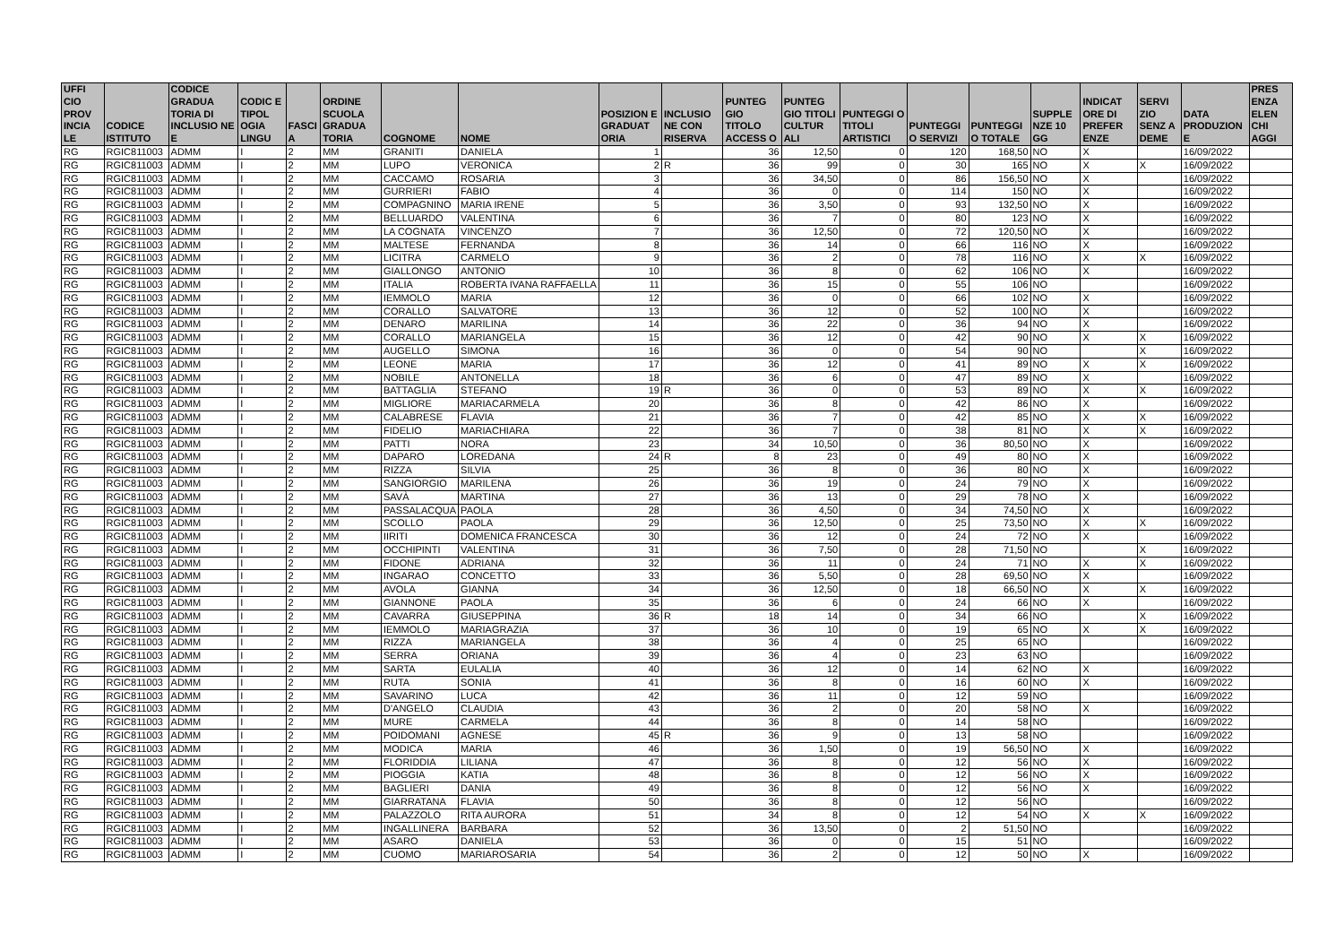| UFFI CIO PROV INCIA LE | CODICE ISTITUTO | CODICE GRADUA TORIA DI INCLUSIO NE E | CODIC E TIPOL OGIA LINGU | FASCI A | ORDINE SCUOLA GRADUA TORIA | COGNOME | NOME | POSIZION E GRADUAT ORIA | INCLUSIO NE CON RISERVA | PUNTEG GIO TITOLO ACCESS O | PUNTEG GIO TITOLI CULTUR ALI | PUNTEGGI O TITOLI ARTISTICI | PUNTEGGI O SERVIZI | PUNTEGGI O TOTALE | SUPPLE NZE 10 GG | INDICAT ORE DI PREFER ENZE | SERVI ZIO SENZ A DEME | DATA PRODUZION E | PRES ENZA ELEN CHI AGGI |
| --- | --- | --- | --- | --- | --- | --- | --- | --- | --- | --- | --- | --- | --- | --- | --- | --- | --- | --- | --- |
| RG | RGIC811003 | ADMM | I | 2 | MM | GRANITI | DANIELA | 1 | | 36 | 12,50 | 0 | 120 | 168,50 | NO | X | | 16/09/2022 | |
| RG | RGIC811003 | ADMM | I | 2 | MM | LUPO | VERONICA | 2 | R | 36 | 99 | 0 | 30 | 165 | NO | X | X | 16/09/2022 | |
| RG | RGIC811003 | ADMM | I | 2 | MM | CACCAMO | ROSARIA | 3 | | 36 | 34,50 | 0 | 86 | 156,50 | NO | X | | 16/09/2022 | |
| RG | RGIC811003 | ADMM | I | 2 | MM | GURRIERI | FABIO | 4 | | 36 | 0 | 0 | 114 | 150 | NO | X | | 16/09/2022 | |
| RG | RGIC811003 | ADMM | I | 2 | MM | COMPAGNINO | MARIA IRENE | 5 | | 36 | 3,50 | 0 | 93 | 132,50 | NO | X | | 16/09/2022 | |
| RG | RGIC811003 | ADMM | I | 2 | MM | BELLUARDO | VALENTINA | 6 | | 36 | 7 | 0 | 80 | 123 | NO | X | | 16/09/2022 | |
| RG | RGIC811003 | ADMM | I | 2 | MM | LA COGNATA | VINCENZO | 7 | | 36 | 12,50 | 0 | 72 | 120,50 | NO | X | | 16/09/2022 | |
| RG | RGIC811003 | ADMM | I | 2 | MM | MALTESE | FERNANDA | 8 | | 36 | 14 | 0 | 66 | 116 | NO | X | | 16/09/2022 | |
| RG | RGIC811003 | ADMM | I | 2 | MM | LICITRA | CARMELO | 9 | | 36 | 2 | 0 | 78 | 116 | NO | X | X | 16/09/2022 | |
| RG | RGIC811003 | ADMM | I | 2 | MM | GIALLONGO | ANTONIO | 10 | | 36 | 8 | 0 | 62 | 106 | NO | X | | 16/09/2022 | |
| RG | RGIC811003 | ADMM | I | 2 | MM | ITALIA | ROBERTA IVANA RAFFAELLA | 11 | | 36 | 15 | 0 | 55 | 106 | NO | | | 16/09/2022 | |
| RG | RGIC811003 | ADMM | I | 2 | MM | IEMMOLO | MARIA | 12 | | 36 | 0 | 0 | 66 | 102 | NO | X | | 16/09/2022 | |
| RG | RGIC811003 | ADMM | I | 2 | MM | CORALLO | SALVATORE | 13 | | 36 | 12 | 0 | 52 | 100 | NO | X | | 16/09/2022 | |
| RG | RGIC811003 | ADMM | I | 2 | MM | DENARO | MARILINA | 14 | | 36 | 22 | 0 | 36 | 94 | NO | X | | 16/09/2022 | |
| RG | RGIC811003 | ADMM | I | 2 | MM | CORALLO | MARIANGELA | 15 | | 36 | 12 | 0 | 42 | 90 | NO | X | X | 16/09/2022 | |
| RG | RGIC811003 | ADMM | I | 2 | MM | AUGELLO | SIMONA | 16 | | 36 | 0 | 0 | 54 | 90 | NO | | X | 16/09/2022 | |
| RG | RGIC811003 | ADMM | I | 2 | MM | LEONE | MARIA | 17 | | 36 | 12 | 0 | 41 | 89 | NO | X | X | 16/09/2022 | |
| RG | RGIC811003 | ADMM | I | 2 | MM | NOBILE | ANTONELLA | 18 | | 36 | 6 | 0 | 47 | 89 | NO | X | | 16/09/2022 | |
| RG | RGIC811003 | ADMM | I | 2 | MM | BATTAGLIA | STEFANO | 19 | R | 36 | 0 | 0 | 53 | 89 | NO | X | X | 16/09/2022 | |
| RG | RGIC811003 | ADMM | I | 2 | MM | MIGLIORE | MARIACARMELA | 20 | | 36 | 8 | 0 | 42 | 86 | NO | X | | 16/09/2022 | |
| RG | RGIC811003 | ADMM | I | 2 | MM | CALABRESE | FLAVIA | 21 | | 36 | 7 | 0 | 42 | 85 | NO | X | X | 16/09/2022 | |
| RG | RGIC811003 | ADMM | I | 2 | MM | FIDELIO | MARIACHIARA | 22 | | 36 | 7 | 0 | 38 | 81 | NO | X | X | 16/09/2022 | |
| RG | RGIC811003 | ADMM | I | 2 | MM | PATTI | NORA | 23 | | 34 | 10,50 | 0 | 36 | 80,50 | NO | X | | 16/09/2022 | |
| RG | RGIC811003 | ADMM | I | 2 | MM | DAPARO | LOREDANA | 24 | R | 8 | 23 | 0 | 49 | 80 | NO | X | | 16/09/2022 | |
| RG | RGIC811003 | ADMM | I | 2 | MM | RIZZA | SILVIA | 25 | | 36 | 8 | 0 | 36 | 80 | NO | X | | 16/09/2022 | |
| RG | RGIC811003 | ADMM | I | 2 | MM | SANGIORGIO | MARILENA | 26 | | 36 | 19 | 0 | 24 | 79 | NO | X | | 16/09/2022 | |
| RG | RGIC811003 | ADMM | I | 2 | MM | SAVÀ | MARTINA | 27 | | 36 | 13 | 0 | 29 | 78 | NO | X | | 16/09/2022 | |
| RG | RGIC811003 | ADMM | I | 2 | MM | PASSALACQUA | PAOLA | 28 | | 36 | 4,50 | 0 | 34 | 74,50 | NO | X | | 16/09/2022 | |
| RG | RGIC811003 | ADMM | I | 2 | MM | SCOLLO | PAOLA | 29 | | 36 | 12,50 | 0 | 25 | 73,50 | NO | X | X | 16/09/2022 | |
| RG | RGIC811003 | ADMM | I | 2 | MM | IIRITI | DOMENICA FRANCESCA | 30 | | 36 | 12 | 0 | 24 | 72 | NO | X | | 16/09/2022 | |
| RG | RGIC811003 | ADMM | I | 2 | MM | OCCHIPINTI | VALENTINA | 31 | | 36 | 7,50 | 0 | 28 | 71,50 | NO | | X | 16/09/2022 | |
| RG | RGIC811003 | ADMM | I | 2 | MM | FIDONE | ADRIANA | 32 | | 36 | 11 | 0 | 24 | 71 | NO | X | X | 16/09/2022 | |
| RG | RGIC811003 | ADMM | I | 2 | MM | INGARAO | CONCETTO | 33 | | 36 | 5,50 | 0 | 28 | 69,50 | NO | X | | 16/09/2022 | |
| RG | RGIC811003 | ADMM | I | 2 | MM | AVOLA | GIANNA | 34 | | 36 | 12,50 | 0 | 18 | 66,50 | NO | X | X | 16/09/2022 | |
| RG | RGIC811003 | ADMM | I | 2 | MM | GIANNONE | PAOLA | 35 | | 36 | 6 | 0 | 24 | 66 | NO | X | | 16/09/2022 | |
| RG | RGIC811003 | ADMM | I | 2 | MM | CAVARRA | GIUSEPPINA | 36 | R | 18 | 14 | 0 | 34 | 66 | NO | | X | 16/09/2022 | |
| RG | RGIC811003 | ADMM | I | 2 | MM | IEMMOLO | MARIAGRAZIA | 37 | | 36 | 10 | 0 | 19 | 65 | NO | X | X | 16/09/2022 | |
| RG | RGIC811003 | ADMM | I | 2 | MM | RIZZA | MARIANGELA | 38 | | 36 | 4 | 0 | 25 | 65 | NO | | | 16/09/2022 | |
| RG | RGIC811003 | ADMM | I | 2 | MM | SERRA | ORIANA | 39 | | 36 | 4 | 0 | 23 | 63 | NO | | | 16/09/2022 | |
| RG | RGIC811003 | ADMM | I | 2 | MM | SARTA | EULALIA | 40 | | 36 | 12 | 0 | 14 | 62 | NO | X | | 16/09/2022 | |
| RG | RGIC811003 | ADMM | I | 2 | MM | RUTA | SONIA | 41 | | 36 | 8 | 0 | 16 | 60 | NO | X | | 16/09/2022 | |
| RG | RGIC811003 | ADMM | I | 2 | MM | SAVARINO | LUCA | 42 | | 36 | 11 | 0 | 12 | 59 | NO | | | 16/09/2022 | |
| RG | RGIC811003 | ADMM | I | 2 | MM | D'ANGELO | CLAUDIA | 43 | | 36 | 2 | 0 | 20 | 58 | NO | X | | 16/09/2022 | |
| RG | RGIC811003 | ADMM | I | 2 | MM | MURE | CARMELA | 44 | | 36 | 8 | 0 | 14 | 58 | NO | | | 16/09/2022 | |
| RG | RGIC811003 | ADMM | I | 2 | MM | POIDOMANI | AGNESE | 45 | R | 36 | 9 | 0 | 13 | 58 | NO | | | 16/09/2022 | |
| RG | RGIC811003 | ADMM | I | 2 | MM | MODICA | MARIA | 46 | | 36 | 1,50 | 0 | 19 | 56,50 | NO | X | | 16/09/2022 | |
| RG | RGIC811003 | ADMM | I | 2 | MM | FLORIDDIA | LILIANA | 47 | | 36 | 8 | 0 | 12 | 56 | NO | X | | 16/09/2022 | |
| RG | RGIC811003 | ADMM | I | 2 | MM | PIOGGIA | KATIA | 48 | | 36 | 8 | 0 | 12 | 56 | NO | X | | 16/09/2022 | |
| RG | RGIC811003 | ADMM | I | 2 | MM | BAGLIERI | DANIA | 49 | | 36 | 8 | 0 | 12 | 56 | NO | X | | 16/09/2022 | |
| RG | RGIC811003 | ADMM | I | 2 | MM | GIARRATANA | FLAVIA | 50 | | 36 | 8 | 0 | 12 | 56 | NO | | | 16/09/2022 | |
| RG | RGIC811003 | ADMM | I | 2 | MM | PALAZZOLO | RITA AURORA | 51 | | 34 | 8 | 0 | 12 | 54 | NO | X | X | 16/09/2022 | |
| RG | RGIC811003 | ADMM | I | 2 | MM | INGALLINERA | BARBARA | 52 | | 36 | 13,50 | 0 | 2 | 51,50 | NO | | | 16/09/2022 | |
| RG | RGIC811003 | ADMM | I | 2 | MM | ASARO | DANIELA | 53 | | 36 | 0 | 0 | 15 | 51 | NO | | | 16/09/2022 | |
| RG | RGIC811003 | ADMM | I | 2 | MM | CUOMO | MARIAROSARIA | 54 | | 36 | 2 | 0 | 12 | 50 | NO | X | | 16/09/2022 | |